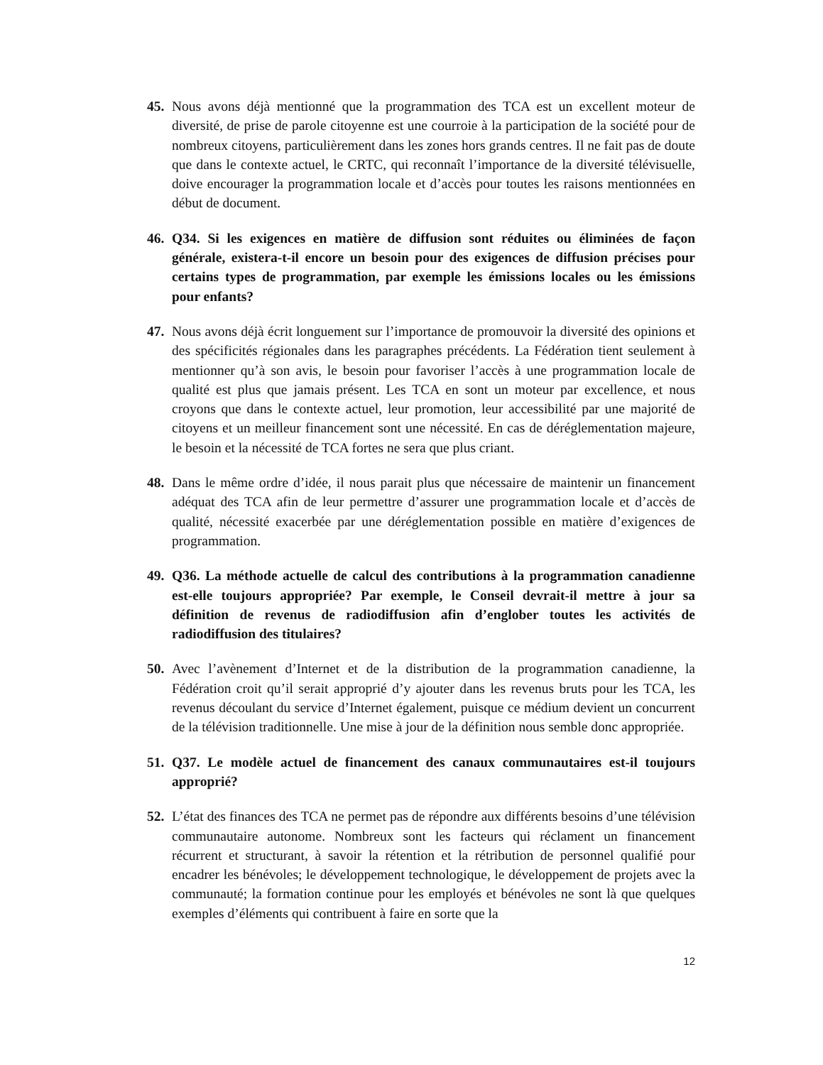45. Nous avons déjà mentionné que la programmation des TCA est un excellent moteur de diversité, de prise de parole citoyenne est une courroie à la participation de la société pour de nombreux citoyens, particulièrement dans les zones hors grands centres. Il ne fait pas de doute que dans le contexte actuel, le CRTC, qui reconnaît l’importance de la diversité télévisuelle, doive encourager la programmation locale et d’accès pour toutes les raisons mentionnées en début de document.
46. Q34. Si les exigences en matière de diffusion sont réduites ou éliminées de façon générale, existera-t-il encore un besoin pour des exigences de diffusion précises pour certains types de programmation, par exemple les émissions locales ou les émissions pour enfants?
47. Nous avons déjà écrit longuement sur l’importance de promouvoir la diversité des opinions et des spécificités régionales dans les paragraphes précédents. La Fédération tient seulement à mentionner qu’à son avis, le besoin pour favoriser l’accès à une programmation locale de qualité est plus que jamais présent. Les TCA en sont un moteur par excellence, et nous croyons que dans le contexte actuel, leur promotion, leur accessibilité par une majorité de citoyens et un meilleur financement sont une nécessité. En cas de déréglementation majeure, le besoin et la nécessité de TCA fortes ne sera que plus criant.
48. Dans le même ordre d’idée, il nous parait plus que nécessaire de maintenir un financement adéquat des TCA afin de leur permettre d’assurer une programmation locale et d’accès de qualité, nécessité exacerbée par une déréglementation possible en matière d’exigences de programmation.
49. Q36. La méthode actuelle de calcul des contributions à la programmation canadienne est-elle toujours appropriée? Par exemple, le Conseil devrait-il mettre à jour sa définition de revenus de radiodiffusion afin d’englober toutes les activités de radiodiffusion des titulaires?
50. Avec l’avènement d’Internet et de la distribution de la programmation canadienne, la Fédération croit qu’il serait approprié d’y ajouter dans les revenus bruts pour les TCA, les revenus découlant du service d’Internet également, puisque ce médium devient un concurrent de la télévision traditionnelle. Une mise à jour de la définition nous semble donc appropriée.
51. Q37. Le modèle actuel de financement des canaux communautaires est-il toujours approprié?
52. L’état des finances des TCA ne permet pas de répondre aux différents besoins d’une télévision communautaire autonome. Nombreux sont les facteurs qui réclament un financement récurrent et structurant, à savoir la rétention et la rétribution de personnel qualifié pour encadrer les bénévoles; le développement technologique, le développement de projets avec la communauté; la formation continue pour les employés et bénévoles ne sont là que quelques exemples d’éléments qui contribuent à faire en sorte que la
12